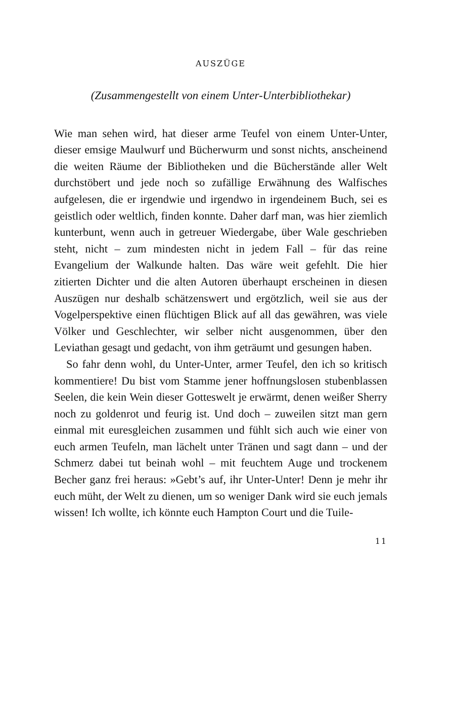AUSZÜGE
(Zusammengestellt von einem Unter-Unterbibliothekar)
Wie man sehen wird, hat dieser arme Teufel von einem Unter-Unter, dieser emsige Maulwurf und Bücherwurm und sonst nichts, anscheinend die weiten Räume der Bibliotheken und die Bücherstände aller Welt durchstöbert und jede noch so zufällige Erwähnung des Walfisches aufgelesen, die er irgendwie und irgendwo in irgendeinem Buch, sei es geistlich oder weltlich, finden konnte. Daher darf man, was hier ziemlich kunterbunt, wenn auch in getreuer Wiedergabe, über Wale geschrieben steht, nicht – zum mindesten nicht in jedem Fall – für das reine Evangelium der Walkunde halten. Das wäre weit gefehlt. Die hier zitierten Dichter und die alten Autoren überhaupt erscheinen in diesen Auszügen nur deshalb schätzenswert und ergötzlich, weil sie aus der Vogelperspektive einen flüchtigen Blick auf all das gewähren, was viele Völker und Geschlechter, wir selber nicht ausgenommen, über den Leviathan gesagt und gedacht, von ihm geträumt und gesungen haben.
So fahr denn wohl, du Unter-Unter, armer Teufel, den ich so kritisch kommentiere! Du bist vom Stamme jener hoffnungslosen stubenblassen Seelen, die kein Wein dieser Gotteswelt je erwärmt, denen weißer Sherry noch zu goldenrot und feurig ist. Und doch – zuweilen sitzt man gern einmal mit euresgleichen zusammen und fühlt sich auch wie einer von euch armen Teufeln, man lächelt unter Tränen und sagt dann – und der Schmerz dabei tut beinah wohl – mit feuchtem Auge und trockenem Becher ganz frei heraus: »Gebt’s auf, ihr Unter-Unter! Denn je mehr ihr euch müht, der Welt zu dienen, um so weniger Dank wird sie euch jemals wissen! Ich wollte, ich könnte euch Hampton Court und die Tuile-
11